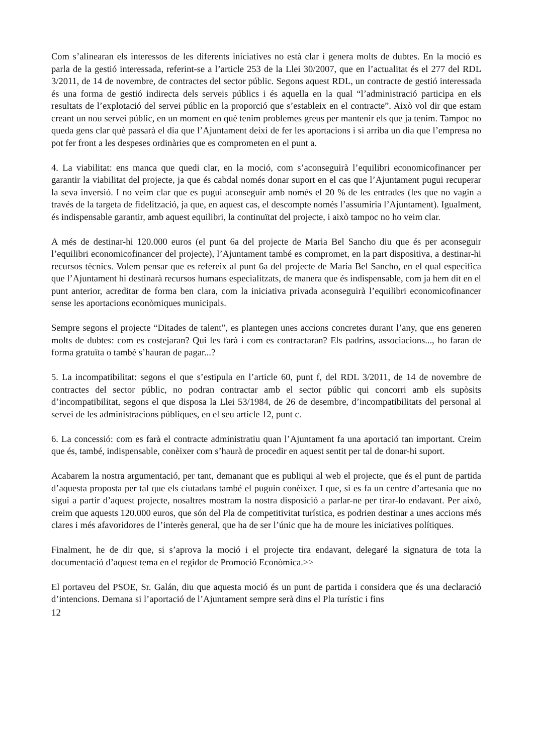Com s’alinearan els interessos de les diferents iniciatives no està clar i genera molts de dubtes. En la moció es parla de la gestió interessada, referint-se a l’article 253 de la Llei 30/2007, que en l’actualitat és el 277 del RDL 3/2011, de 14 de novembre, de contractes del sector públic. Segons aquest RDL, un contracte de gestió interessada és una forma de gestió indirecta dels serveis públics i és aquella en la qual “l’administració participa en els resultats de l’explotació del servei públic en la proporció que s’estableix en el contracte”. Això vol dir que estam creant un nou servei públic, en un moment en què tenim problemes greus per mantenir els que ja tenim. Tampoc no queda gens clar què passarà el dia que l’Ajuntament deixi de fer les aportacions i si arriba un dia que l’empresa no pot fer front a les despeses ordinàries que es comprometen en el punt a.
4. La viabilitat: ens manca que quedi clar, en la moció, com s’aconseguirà l’equilibri economicofinancer per garantir la viabilitat del projecte, ja que és cabdal només donar suport en el cas que l’Ajuntament pugui recuperar la seva inversió. I no veim clar que es pugui aconseguir amb només el 20 % de les entrades (les que no vagin a través de la targeta de fidelització, ja que, en aquest cas, el descompte només l’assumiria l’Ajuntament). Igualment, és indispensable garantir, amb aquest equilibri, la continuïtat del projecte, i això tampoc no ho veim clar.
A més de destinar-hi 120.000 euros (el punt 6a del projecte de Maria Bel Sancho diu que és per aconseguir l’equilibri economicofinancer del projecte), l’Ajuntament també es compromet, en la part dispositiva, a destinar-hi recursos tècnics. Volem pensar que es refereix al punt 6a del projecte de Maria Bel Sancho, en el qual especifica que l’Ajuntament hi destinarà recursos humans especialitzats, de manera que és indispensable, com ja hem dit en el punt anterior, acreditar de forma ben clara, com la iniciativa privada aconseguirà l’equilibri economicofinancer sense les aportacions econòmiques municipals.
Sempre segons el projecte “Ditades de talent”, es plantegen unes accions concretes durant l’any, que ens generen molts de dubtes: com es costejaran? Qui les farà i com es contractaran? Els padrins, associacions..., ho faran de forma gratuïta o també s’hauran de pagar...?
5. La incompatibilitat: segons el que s’estipula en l’article 60, punt f, del RDL 3/2011, de 14 de novembre de contractes del sector públic, no podran contractar amb el sector públic qui concorri amb els supòsits d’incompatibilitat, segons el que disposa la Llei 53/1984, de 26 de desembre, d’incompatibilitats del personal al servei de les administracions públiques, en el seu article 12, punt c.
6. La concessió: com es farà el contracte administratiu quan l’Ajuntament fa una aportació tan important. Creim que és, també, indispensable, conèixer com s’haurà de procedir en aquest sentit per tal de donar-hi suport.
Acabarem la nostra argumentació, per tant, demanant que es publiqui al web el projecte, que és el punt de partida d’aquesta proposta per tal que els ciutadans també el puguin conèixer. I que, si es fa un centre d’artesania que no sigui a partir d’aquest projecte, nosaltres mostram la nostra disposició a parlar-ne per tirar-lo endavant. Per això, creim que aquests 120.000 euros, que són del Pla de competitivitat turística, es podrien destinar a unes accions més clares i més afavoridores de l’interès general, que ha de ser l’únic que ha de moure les iniciatives polítiques.
Finalment, he de dir que, si s’aprova la moció i el projecte tira endavant, delegaré la signatura de tota la documentació d’aquest tema en el regidor de Promoció Econòmica.>>
El portaveu del PSOE, Sr. Galán, diu que aquesta moció és un punt de partida i considera que és una declaració d’intencions. Demana si l’aportació de l’Ajuntament sempre serà dins el Pla turístic i fins
12